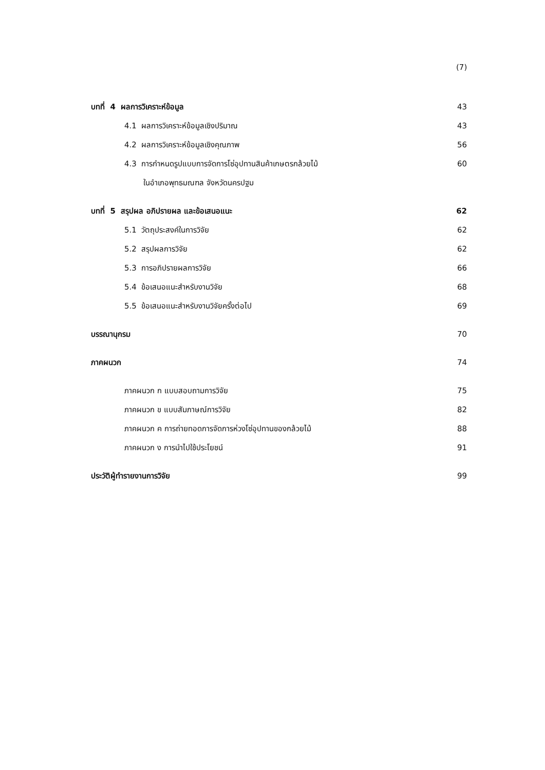(7)
บทที่ 4 ผลการวิเคราะห์ข้อมูล 43
4.1 ผลการวิเคราะห์ข้อมูลเชิงปริมาณ 43
4.2 ผลการวิเคราะห์ข้อมูลเชิงคุณภาพ 56
4.3 การกำหนดรูปแบบการจัดการโซ่อุปทานสินค้าเกษตรกล้วยไม้ 60
ในอำเภอพุทธมณฑล จังหวัดนครปฐม
บทที่ 5 สรุปผล อภิปรายผล และข้อเสนอแนะ 62
5.1 วัตถุประสงค์ในการวิจัย 62
5.2 สรุปผลการวิจัย 62
5.3 การอภิปรายผลการวิจัย 66
5.4 ข้อเสนอแนะสำหรับงานวิจัย 68
5.5 ข้อเสนอแนะสำหรับงานวิจัยครั้งต่อไป 69
บรรณานุกรม 70
ภาคผนวก 74
ภาคผนวก ก แบบสอบถามการวิจัย 75
ภาคผนวก ข แบบสัมภาษณ์การวิจัย 82
ภาคผนวก ค การถ่ายทอดการจัดการห่วงโซ่อุปทานของกล้วยไม้ 88
ภาคผนวก ง การนำไปใช้ประโยชน์ 91
ประวัติผู้ทำรายงานการวิจัย 99